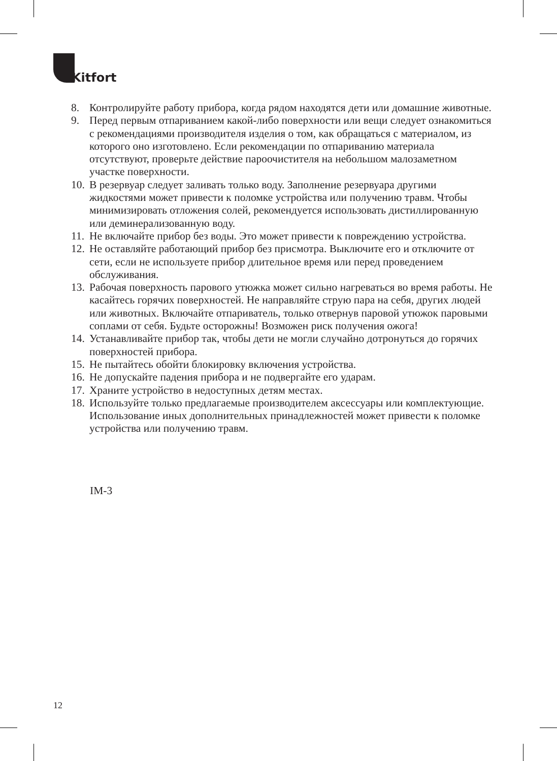Kitfort
8. Контролируйте работу прибора, когда рядом находятся дети или домашние животные.
9. Перед первым отпариванием какой-либо поверхности или вещи следует ознакомиться с рекомендациями производителя изделия о том, как обращаться с материалом, из которого оно изготовлено. Если рекомендации по отпариванию материала отсутствуют, проверьте действие пароочистителя на небольшом малозаметном участке поверхности.
10.
В резервуар следует заливать только воду. Заполнение резервуара другими жидкостями может привести к поломке устройства или получению травм. Чтобы минимизировать отложения солей, рекомендуется использовать дистиллированную или деминерализованную воду.
11.
Не включайте прибор без воды. Это может привести к повреждению устройства.
12.
Не оставляйте работающий прибор без присмотра. Выключите его и отключите от сети, если не используете прибор длительное время или перед проведением обслуживания.
13.
Рабочая поверхность парового утюжка может сильно нагреваться во время работы. Не касайтесь горячих поверхностей. Не направляйте струю пара на себя, других людей или животных. Включайте отпариватель, только отвернув паровой утюжок паровыми соплами от себя. Будьте осторожны! Возможен риск получения ожога!
14.
Устанавливайте прибор так, чтобы дети не могли случайно дотронуться до горячих поверхностей прибора.
15.
Не пытайтесь обойти блокировку включения устройства.
16.
Не допускайте падения прибора и не подвергайте его ударам.
17.
Храните устройство в недоступных детям местах.
18.
Используйте только предлагаемые производителем аксессуары или комплектующие. Использование иных дополнительных принадлежностей может привести к поломке устройства или получению травм.
IM-3
12